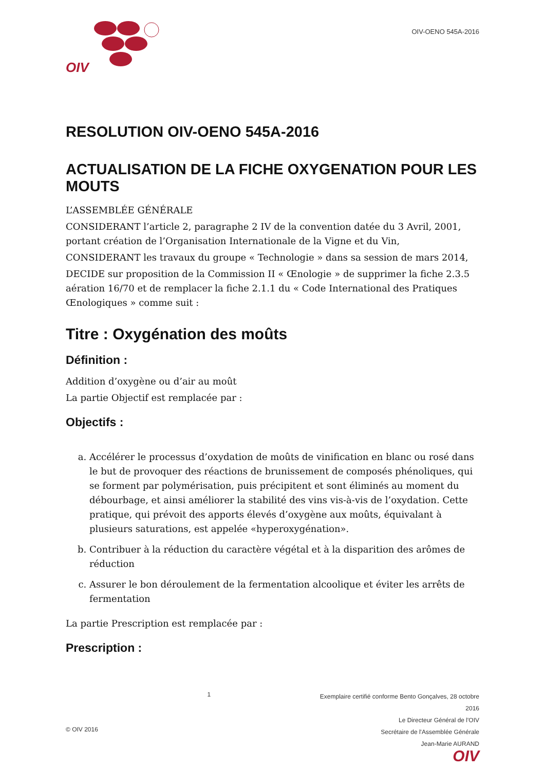OIV
OIV-OENO 545A-2016
RESOLUTION OIV-OENO 545A-2016
ACTUALISATION DE LA FICHE OXYGENATION POUR LES MOUTS
L’ASSEMBLÉE GÉNÉRALE
CONSIDERANT l’article 2, paragraphe 2 IV de la convention datée du 3 Avril, 2001, portant création de l’Organisation Internationale de la Vigne et du Vin,
CONSIDERANT les travaux du groupe « Technologie » dans sa session de mars 2014,
DECIDE sur proposition de la Commission II « Œnologie » de supprimer la fiche 2.3.5 aération 16/70 et de remplacer la fiche 2.1.1 du « Code International des Pratiques Œnologiques » comme suit :
Titre : Oxygénation des moûts
Définition :
Addition d’oxygène ou d’air au moût
La partie Objectif est remplacée par :
Objectifs :
a. Accélérer le processus d’oxydation de moûts de vinification en blanc ou rosé dans le but de provoquer des réactions de brunissement de composés phénoliques, qui se forment par polymérisation, puis précipitent et sont éliminés au moment du débourbage, et ainsi améliorer la stabilité des vins vis-à-vis de l’oxydation. Cette pratique, qui prévoit des apports élevés d’oxygène aux moûts, équivalant à plusieurs saturations, est appelée «hyperoxygénation».
b. Contribuer à la réduction du caractère végétal et à la disparition des arômes de réduction
c. Assurer le bon déroulement de la fermentation alcoolique et éviter les arrêts de fermentation
La partie Prescription est remplacée par :
Prescription :
© OIV 2016
1
Exemplaire certifié conforme Bento Gonçalves, 28 octobre
2016
Le Directeur Général de l'OIV
Secrétaire de l'Assemblée Générale
Jean-Marie AURAND
OIV